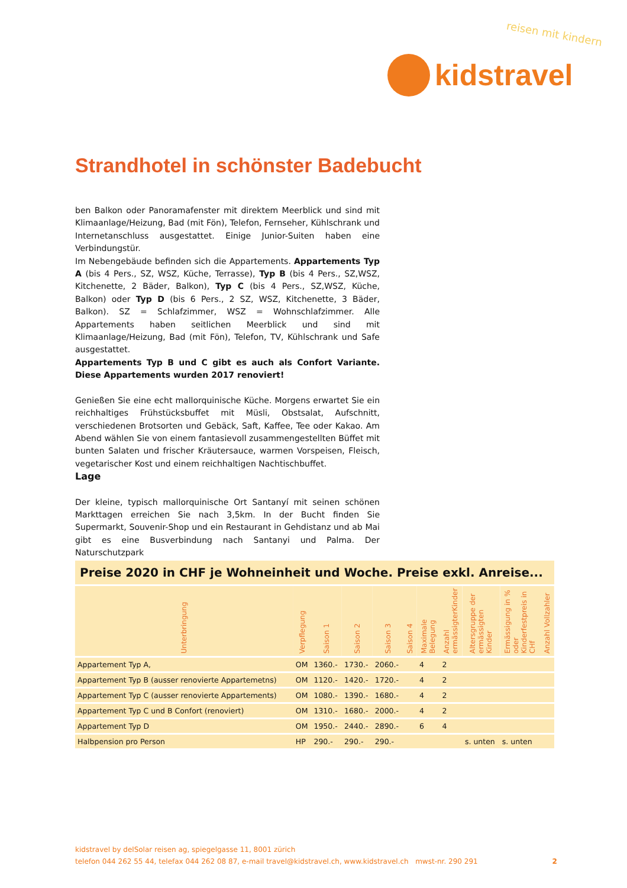reisen mit kindern
kidstravel
Strandhotel in schönster Badebucht
ben Balkon oder Panoramafenster mit direktem Meerblick und sind mit Klimaanlage/Heizung, Bad (mit Fön), Telefon, Fernseher, Kühlschrank und Internetanschluss ausgestattet. Einige Junior-Suiten haben eine Verbindungstür.
Im Nebengebäude befinden sich die Appartements. Appartements Typ A (bis 4 Pers., SZ, WSZ, Küche, Terrasse), Typ B (bis 4 Pers., SZ,WSZ, Kitchenette, 2 Bäder, Balkon), Typ C (bis 4 Pers., SZ,WSZ, Küche, Balkon) oder Typ D (bis 6 Pers., 2 SZ, WSZ, Kitchenette, 3 Bäder, Balkon). SZ = Schlafzimmer, WSZ = Wohnschlafzimmer. Alle Appartements haben seitlichen Meerblick und sind mit Klimaanlage/Heizung, Bad (mit Fön), Telefon, TV, Kühlschrank und Safe ausgestattet.
Appartements Typ B und C gibt es auch als Confort Variante. Diese Appartements wurden 2017 renoviert!
Genießen Sie eine echt mallorquinische Küche. Morgens erwartet Sie ein reichhaltiges Frühstücksbuffet mit Müsli, Obstsalat, Aufschnitt, verschiedenen Brotsorten und Gebäck, Saft, Kaffee, Tee oder Kakao. Am Abend wählen Sie von einem fantasievoll zusammengestellten Büffet mit bunten Salaten und frischer Kräutersauce, warmen Vorspeisen, Fleisch, vegetarischer Kost und einem reichhaltigen Nachtischbuffet.
Lage
Der kleine, typisch mallorquinische Ort Santanyí mit seinen schönen Markttagen erreichen Sie nach 3,5km. In der Bucht finden Sie Supermarkt, Souvenir-Shop und ein Restaurant in Gehdistanz und ab Mai gibt es eine Busverbindung nach Santanyi und Palma. Der Naturschutzpark
| Preise 2020 in CHF je Wohneinheit und Woche. Preise exkl. Anreise... | | | | | | | | | | |
| --- | --- | --- | --- | --- | --- | --- | --- | --- | --- | --- |
| Unterbringung | Verpflegung | Saison 1 | Saison 2 | Saison 3 | Saison 4 | Maximale Belegung | Anzahl ermässigterKinder | Altersgruppe der ermässigten Kinder | Ermässigung in % oder Kinderfestpreis in CHf | Anzahl Vollzahler |
| Appartement Typ A, | OM | 1360.- | 1730.- | 2060.- | | 4 | 2 | | | |
| Appartement Typ B (ausser renovierte Appartemetns) | OM | 1120.- | 1420.- | 1720.- | | 4 | 2 | | | |
| Appartement Typ C (ausser renovierte Appartements) | OM | 1080.- | 1390.- | 1680.- | | 4 | 2 | | | |
| Appartement Typ C und B Confort (renoviert) | OM | 1310.- | 1680.- | 2000.- | | 4 | 2 | | | |
| Appartement Typ D | OM | 1950.- | 2440.- | 2890.- | | 6 | 4 | | | |
| Halbpension pro Person | HP | 290.- | 290.- | 290.- | | | | s. unten | s. unten | |
kidstravel by delSolar reisen ag, spiegelgasse 11, 8001 zürich
telefon 044 262 55 44, telefax 044 262 08 87, e-mail travel@kidstravel.ch, www.kidstravel.ch mwst-nr. 290 291 2